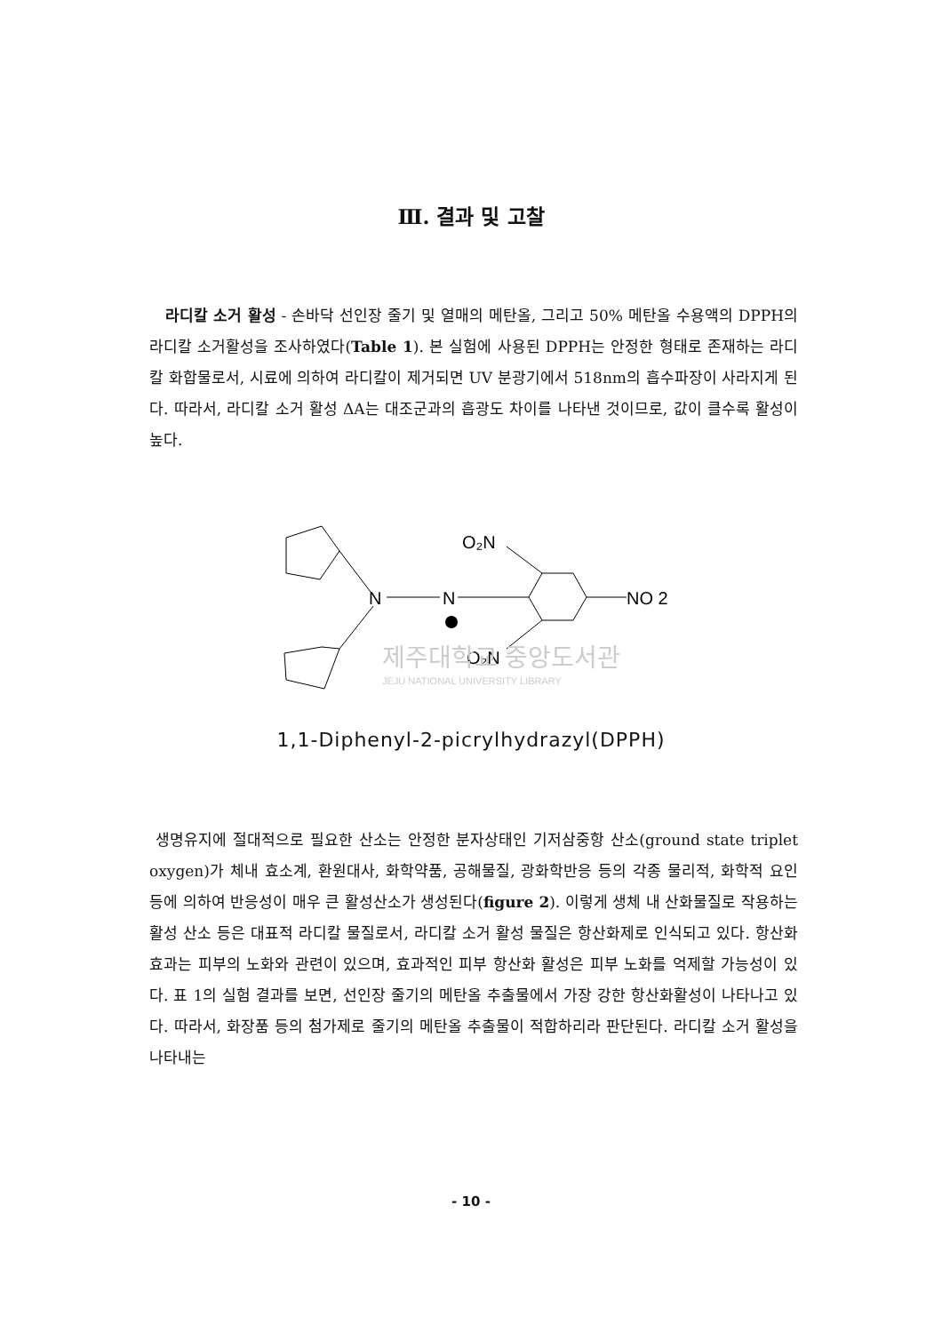Ⅲ. 결과 및 고찰
라디칼 소거 활성 - 손바닥 선인장 줄기 및 열매의 메탄올, 그리고 50% 메탄올 수용액의 DPPH의 라디칼 소거활성을 조사하였다(Table 1). 본 실험에 사용된 DPPH는 안정한 형태로 존재하는 라디칼 화합물로서, 시료에 의하여 라디칼이 제거되면 UV 분광기에서 518nm의 흡수파장이 사라지게 된다. 따라서, 라디칼 소거 활성 ΔA는 대조군과의 흡광도 차이를 나타낸 것이므로, 값이 클수록 활성이 높다.
N
N
NO 2
O₂N
O₂N
제주대학교 중앙도서관
JEJU NATIONAL UNIVERSITY LIBRARY
1,1-Diphenyl-2-picrylhydrazyl(DPPH)
생명유지에 절대적으로 필요한 산소는 안정한 분자상태인 기저삼중항 산소(ground state triplet oxygen)가 체내 효소계, 환원대사, 화학약품, 공해물질, 광화학반응 등의 각종 물리적, 화학적 요인등에 의하여 반응성이 매우 큰 활성산소가 생성된다(figure 2). 이렇게 생체 내 산화물질로 작용하는 활성 산소 등은 대표적 라디칼 물질로서, 라디칼 소거 활성 물질은 항산화제로 인식되고 있다. 항산화효과는 피부의 노화와 관련이 있으며, 효과적인 피부 항산화 활성은 피부 노화를 억제할 가능성이 있다. 표 1의 실험 결과를 보면, 선인장 줄기의 메탄올 추출물에서 가장 강한 항산화활성이 나타나고 있다. 따라서, 화장품 등의 첨가제로 줄기의 메탄올 추출물이 적합하리라 판단된다. 라디칼 소거 활성을 나타내는
- 10 -